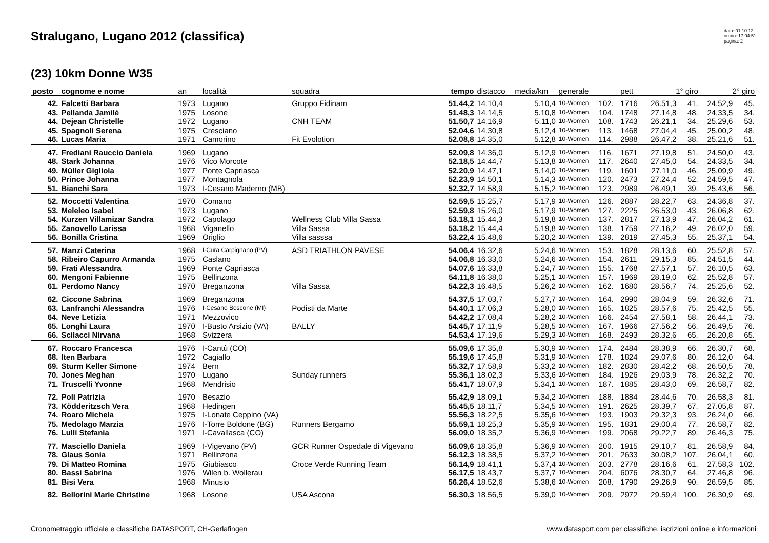Stralugano, Lugano 2012 (classifica)
data: 01.10.12
orario: 17:04:51
pagina: 2
(23) 10km Donne W35
| posto | cognome e nome | an | località | squadra | tempo | distacco | media/km | generale | | pett | 1° giro | | 2° giro | |
| --- | --- | --- | --- | --- | --- | --- | --- | --- | --- | --- | --- | --- | --- | --- |
| 42. | Falcetti Barbara | 1973 | Lugano | Gruppo Fidinam | 51.44,2 | 14.10,4 | 5.10,4 | 10-Women | 102. | 1716 | 26.51,3 | 41. | 24.52,9 | 45. |
| 43. | Pellanda Jamilè | 1975 | Losone | | 51.48,3 | 14.14,5 | 5.10,8 | 10-Women | 104. | 1748 | 27.14,8 | 48. | 24.33,5 | 34. |
| 44. | Dejean Christelle | 1972 | Lugano | CNH TEAM | 51.50,7 | 14.16,9 | 5.11,0 | 10-Women | 108. | 1743 | 26.21,1 | 34. | 25.29,6 | 53. |
| 45. | Spagnoli Serena | 1975 | Cresciano | | 52.04,6 | 14.30,8 | 5.12,4 | 10-Women | 113. | 1468 | 27.04,4 | 45. | 25.00,2 | 48. |
| 46. | Lucas Maria | 1971 | Camorino | Fit Evolotion | 52.08,8 | 14.35,0 | 5.12,8 | 10-Women | 114. | 2988 | 26.47,2 | 38. | 25.21,6 | 51. |
| 47. | Frediani Rauccio Daniela | 1969 | Lugano | | 52.09,8 | 14.36,0 | 5.12,9 | 10-Women | 116. | 1671 | 27.19,8 | 51. | 24.50,0 | 43. |
| 48. | Stark Johanna | 1976 | Vico Morcote | | 52.18,5 | 14.44,7 | 5.13,8 | 10-Women | 117. | 2640 | 27.45,0 | 54. | 24.33,5 | 34. |
| 49. | Müller Gigliola | 1977 | Ponte Capriasca | | 52.20,9 | 14.47,1 | 5.14,0 | 10-Women | 119. | 1601 | 27.11,0 | 46. | 25.09,9 | 49. |
| 50. | Prince Johanna | 1977 | Montagnola | | 52.23,9 | 14.50,1 | 5.14,3 | 10-Women | 120. | 2473 | 27.24,4 | 52. | 24.59,5 | 47. |
| 51. | Bianchi Sara | 1973 | I-Cesano Maderno (MB) | | 52.32,7 | 14.58,9 | 5.15,2 | 10-Women | 123. | 2989 | 26.49,1 | 39. | 25.43,6 | 56. |
| 52. | Moccetti Valentina | 1970 | Comano | | 52.59,5 | 15.25,7 | 5.17,9 | 10-Women | 126. | 2887 | 28.22,7 | 63. | 24.36,8 | 37. |
| 53. | Meleleo Isabel | 1973 | Lugano | | 52.59,8 | 15.26,0 | 5.17,9 | 10-Women | 127. | 2225 | 26.53,0 | 43. | 26.06,8 | 62. |
| 54. | Kurzen Villamizar Sandra | 1972 | Capolago | Wellness Club Villa Sassa | 53.18,1 | 15.44,3 | 5.19,8 | 10-Women | 137. | 2817 | 27.13,9 | 47. | 26.04,2 | 61. |
| 55. | Zanovello Larissa | 1968 | Viganello | Villa Sassa | 53.18,2 | 15.44,4 | 5.19,8 | 10-Women | 138. | 1759 | 27.16,2 | 49. | 26.02,0 | 59. |
| 56. | Bonilla Cristina | 1969 | Origlio | Villa sasssa | 53.22,4 | 15.48,6 | 5.20,2 | 10-Women | 139. | 2819 | 27.45,3 | 55. | 25.37,1 | 54. |
| 57. | Manzi Caterina | 1968 | I-Cura Carpignano (PV) | ASD TRIATHLON PAVESE | 54.06,4 | 16.32,6 | 5.24,6 | 10-Women | 153. | 1828 | 28.13,6 | 60. | 25.52,8 | 57. |
| 58. | Ribeiro Capurro Armanda | 1975 | Caslano | | 54.06,8 | 16.33,0 | 5.24,6 | 10-Women | 154. | 2611 | 29.15,3 | 85. | 24.51,5 | 44. |
| 59. | Frati Alessandra | 1969 | Ponte Capriasca | | 54.07,6 | 16.33,8 | 5.24,7 | 10-Women | 155. | 1768 | 27.57,1 | 57. | 26.10,5 | 63. |
| 60. | Mengoni Fabienne | 1975 | Bellinzona | | 54.11,8 | 16.38,0 | 5.25,1 | 10-Women | 157. | 1969 | 28.19,0 | 62. | 25.52,8 | 57. |
| 61. | Perdomo Nancy | 1970 | Breganzona | Villa Sassa | 54.22,3 | 16.48,5 | 5.26,2 | 10-Women | 162. | 1680 | 28.56,7 | 74. | 25.25,6 | 52. |
| 62. | Ciccone Sabrina | 1969 | Breganzona | | 54.37,5 | 17.03,7 | 5.27,7 | 10-Women | 164. | 2990 | 28.04,9 | 59. | 26.32,6 | 71. |
| 63. | Lanfranchi Alessandra | 1976 | I-Cesano Boscone (MI) | Podisti da Marte | 54.40,1 | 17.06,3 | 5.28,0 | 10-Women | 165. | 1825 | 28.57,6 | 75. | 25.42,5 | 55. |
| 64. | Neve Letizia | 1971 | Mezzovico | | 54.42,2 | 17.08,4 | 5.28,2 | 10-Women | 166. | 2454 | 27.58,1 | 58. | 26.44,1 | 73. |
| 65. | Longhi Laura | 1970 | I-Busto Arsizio (VA) | BALLY | 54.45,7 | 17.11,9 | 5.28,5 | 10-Women | 167. | 1966 | 27.56,2 | 56. | 26.49,5 | 76. |
| 66. | Scilacci Nirvana | 1968 | Svizzera | | 54.53,4 | 17.19,6 | 5.29,3 | 10-Women | 168. | 2493 | 28.32,6 | 65. | 26.20,8 | 65. |
| 67. | Roccaro Francesca | 1976 | I-Cantù (CO) | | 55.09,6 | 17.35,8 | 5.30,9 | 10-Women | 174. | 2484 | 28.38,9 | 66. | 26.30,7 | 68. |
| 68. | Iten Barbara | 1972 | Cagiallo | | 55.19,6 | 17.45,8 | 5.31,9 | 10-Women | 178. | 1824 | 29.07,6 | 80. | 26.12,0 | 64. |
| 69. | Sturm Keller Simone | 1974 | Bern | | 55.32,7 | 17.58,9 | 5.33,2 | 10-Women | 182. | 2830 | 28.42,2 | 68. | 26.50,5 | 78. |
| 70. | Jones Meghan | 1970 | Lugano | Sunday runners | 55.36,1 | 18.02,3 | 5.33,6 | 10-Women | 184. | 1926 | 29.03,9 | 78. | 26.32,2 | 70. |
| 71. | Truscelli Yvonne | 1968 | Mendrisio | | 55.41,7 | 18.07,9 | 5.34,1 | 10-Women | 187. | 1885 | 28.43,0 | 69. | 26.58,7 | 82. |
| 72. | Poli Patrizia | 1970 | Besazio | | 55.42,9 | 18.09,1 | 5.34,2 | 10-Women | 188. | 1884 | 28.44,6 | 70. | 26.58,3 | 81. |
| 73. | Ködderitzsch Vera | 1968 | Hedingen | | 55.45,5 | 18.11,7 | 5.34,5 | 10-Women | 191. | 2625 | 28.39,7 | 67. | 27.05,8 | 87. |
| 74. | Roaro Michela | 1975 | I-Lonate Ceppino (VA) | | 55.56,3 | 18.22,5 | 5.35,6 | 10-Women | 193. | 1903 | 29.32,3 | 93. | 26.24,0 | 66. |
| 75. | Medolago Marzia | 1976 | I-Torre Boldone (BG) | Runners Bergamo | 55.59,1 | 18.25,3 | 5.35,9 | 10-Women | 195. | 1831 | 29.00,4 | 77. | 26.58,7 | 82. |
| 76. | Lulli Stefania | 1971 | I-Cavallasca (CO) | | 56.09,0 | 18.35,2 | 5.36,9 | 10-Women | 199. | 2068 | 29.22,7 | 89. | 26.46,3 | 75. |
| 77. | Masciello Daniela | 1969 | I-Vigevano (PV) | GCR Runner Ospedale di Vigevano | 56.09,6 | 18.35,8 | 5.36,9 | 10-Women | 200. | 1915 | 29.10,7 | 81. | 26.58,9 | 84. |
| 78. | Glaus Sonia | 1971 | Bellinzona | | 56.12,3 | 18.38,5 | 5.37,2 | 10-Women | 201. | 2633 | 30.08,2 | 107. | 26.04,1 | 60. |
| 79. | Di Matteo Romina | 1975 | Giubiasco | Croce Verde Running Team | 56.14,9 | 18.41,1 | 5.37,4 | 10-Women | 203. | 2778 | 28.16,6 | 61. | 27.58,3 | 102. |
| 80. | Bassi Sabrina | 1976 | Wilen b. Wollerau | | 56.17,5 | 18.43,7 | 5.37,7 | 10-Women | 204. | 6076 | 28.30,7 | 64. | 27.46,8 | 96. |
| 81. | Bisi Vera | 1968 | Minusio | | 56.26,4 | 18.52,6 | 5.38,6 | 10-Women | 208. | 1790 | 29.26,9 | 90. | 26.59,5 | 85. |
| 82. | Bellorini Marie Christine | 1968 | Losone | USA Ascona | 56.30,3 | 18.56,5 | 5.39,0 | 10-Women | 209. | 2972 | 29.59,4 | 100. | 26.30,9 | 69. |
Cronometraggio ufficiale e classifiche DATASPORT, CH-Gerlafingen www.datasport.com per classifiche, iscrizioni online e informazioni